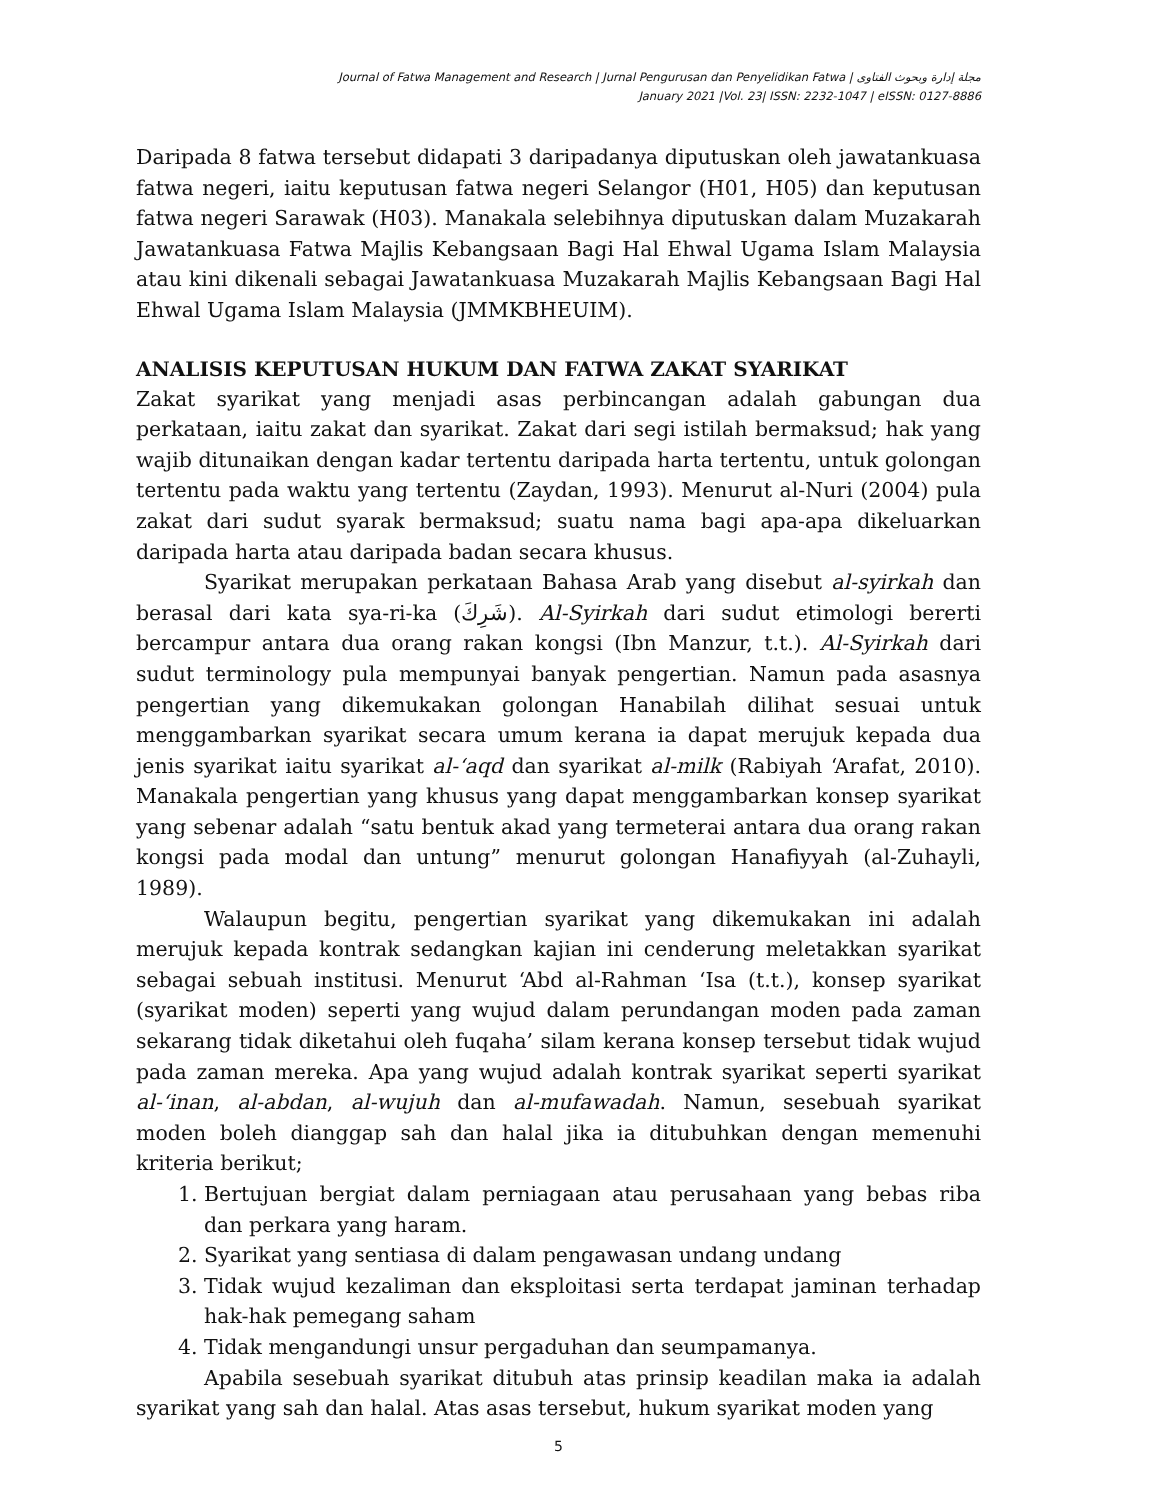Journal of Fatwa Management and Research | Jurnal Pengurusan dan Penyelidikan Fatwa | مجلة إدارة وبحوث الفتاوى
January 2021 |Vol. 23| ISSN: 2232-1047 | eISSN: 0127-8886
Daripada 8 fatwa tersebut didapati 3 daripadanya diputuskan oleh jawatankuasa fatwa negeri, iaitu keputusan fatwa negeri Selangor (H01, H05) dan keputusan fatwa negeri Sarawak (H03). Manakala selebihnya diputuskan dalam Muzakarah Jawatankuasa Fatwa Majlis Kebangsaan Bagi Hal Ehwal Ugama Islam Malaysia atau kini dikenali sebagai Jawatankuasa Muzakarah Majlis Kebangsaan Bagi Hal Ehwal Ugama Islam Malaysia (JMMKBHEUIM).
ANALISIS KEPUTUSAN HUKUM DAN FATWA ZAKAT SYARIKAT
Zakat syarikat yang menjadi asas perbincangan adalah gabungan dua perkataan, iaitu zakat dan syarikat. Zakat dari segi istilah bermaksud; hak yang wajib ditunaikan dengan kadar tertentu daripada harta tertentu, untuk golongan tertentu pada waktu yang tertentu (Zaydan, 1993). Menurut al-Nuri (2004) pula zakat dari sudut syarak bermaksud; suatu nama bagi apa-apa dikeluarkan daripada harta atau daripada badan secara khusus.
Syarikat merupakan perkataan Bahasa Arab yang disebut al-syirkah dan berasal dari kata sya-ri-ka (شَرِكَ). Al-Syirkah dari sudut etimologi bererti bercampur antara dua orang rakan kongsi (Ibn Manzur, t.t.). Al-Syirkah dari sudut terminology pula mempunyai banyak pengertian. Namun pada asasnya pengertian yang dikemukakan golongan Hanabilah dilihat sesuai untuk menggambarkan syarikat secara umum kerana ia dapat merujuk kepada dua jenis syarikat iaitu syarikat al-‘aqd dan syarikat al-milk (Rabiyah ‘Arafat, 2010). Manakala pengertian yang khusus yang dapat menggambarkan konsep syarikat yang sebenar adalah “satu bentuk akad yang termeterai antara dua orang rakan kongsi pada modal dan untung” menurut golongan Hanafiyyah (al-Zuhayli, 1989).
Walaupun begitu, pengertian syarikat yang dikemukakan ini adalah merujuk kepada kontrak sedangkan kajian ini cenderung meletakkan syarikat sebagai sebuah institusi. Menurut ‘Abd al-Rahman ‘Isa (t.t.), konsep syarikat (syarikat moden) seperti yang wujud dalam perundangan moden pada zaman sekarang tidak diketahui oleh fuqaha’ silam kerana konsep tersebut tidak wujud pada zaman mereka. Apa yang wujud adalah kontrak syarikat seperti syarikat al-‘inan, al-abdan, al-wujuh dan al-mufawadah. Namun, sesebuah syarikat moden boleh dianggap sah dan halal jika ia ditubuhkan dengan memenuhi kriteria berikut;
1. Bertujuan bergiat dalam perniagaan atau perusahaan yang bebas riba dan perkara yang haram.
2. Syarikat yang sentiasa di dalam pengawasan undang undang
3. Tidak wujud kezaliman dan eksploitasi serta terdapat jaminan terhadap hak-hak pemegang saham
4. Tidak mengandungi unsur pergaduhan dan seumpamanya.
Apabila sesebuah syarikat ditubuh atas prinsip keadilan maka ia adalah syarikat yang sah dan halal. Atas asas tersebut, hukum syarikat moden yang
5